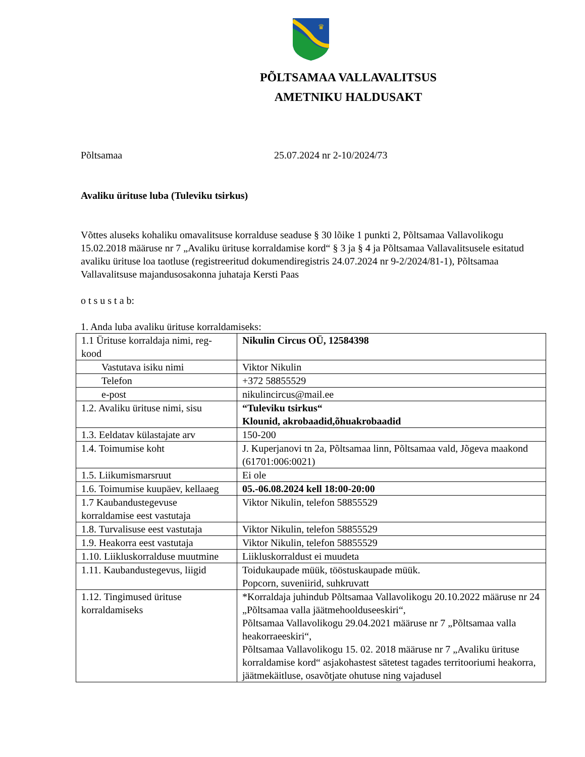♛
PÕLTSAMAA VALLAVALITSUS
AMETNIKU HALDUSAKT
Põltsamaa 25.07.2024 nr 2-10/2024/73
Avaliku ürituse luba (Tuleviku tsirkus)
Võttes aluseks kohaliku omavalitsuse korralduse seaduse § 30 lõike 1 punkti 2, Põltsamaa Vallavolikogu 15.02.2018 määruse nr 7 „Avaliku ürituse korraldamise kord“ § 3 ja § 4 ja Põltsamaa Vallavalitsusele esitatud avaliku ürituse loa taotluse (registreeritud dokumendiregistris 24.07.2024 nr 9-2/2024/81-1), Põltsamaa Vallavalitsuse majandusosakonna juhataja Kersti Paas
o t s u s t a b:
1. Anda luba avaliku ürituse korraldamiseks:
| 1.1 Ürituse korraldaja nimi, reg-kood | Nikulin Circus OÜ, 12584398 |
| Vastutava isiku nimi | Viktor Nikulin |
| Telefon | +372 58855529 |
| e-post | nikulincircus@mail.ee |
| 1.2. Avaliku ürituse nimi, sisu | “Tuleviku tsirkus“ Klounid, akrobaadid,õhuakrobaadid |
| 1.3. Eeldatav külastajate arv | 150-200 |
| 1.4. Toimumise koht | J. Kuperjanovi tn 2a, Põltsamaa linn, Põltsamaa vald, Jõgeva maakond (61701:006:0021) |
| 1.5. Liikumismarsruut | Ei ole |
| 1.6. Toimumise kuupäev, kellaaeg | 05.-06.08.2024 kell 18:00-20:00 |
| 1.7 Kaubandustegevuse korraldamise eest vastutaja | Viktor Nikulin, telefon 58855529 |
| 1.8. Turvalisuse eest vastutaja | Viktor Nikulin, telefon 58855529 |
| 1.9. Heakorra eest vastutaja | Viktor Nikulin, telefon 58855529 |
| 1.10. Liikluskorralduse muutmine | Liikluskorraldust ei muudeta |
| 1.11. Kaubandustegevus, liigid | Toidukaupade müük, tööstuskaupade müük. Popcorn, suveniirid, suhkruvatt |
| 1.12. Tingimused ürituse korraldamiseks | *Korraldaja juhindub Põltsamaa Vallavolikogu 20.10.2022 määruse nr 24 „Põltsamaa valla jäätmehoolduseeskiri“, Põltsamaa Vallavolikogu 29.04.2021 määruse nr 7 „Põltsamaa valla heakorraeeskiri“, Põltsamaa Vallavolikogu 15. 02. 2018 määruse nr 7 „Avaliku ürituse korraldamise kord“ asjakohastest sätetest tagades territooriumi heakorra, jäätmekäitluse, osavõtjate ohutuse ning vajadusel |